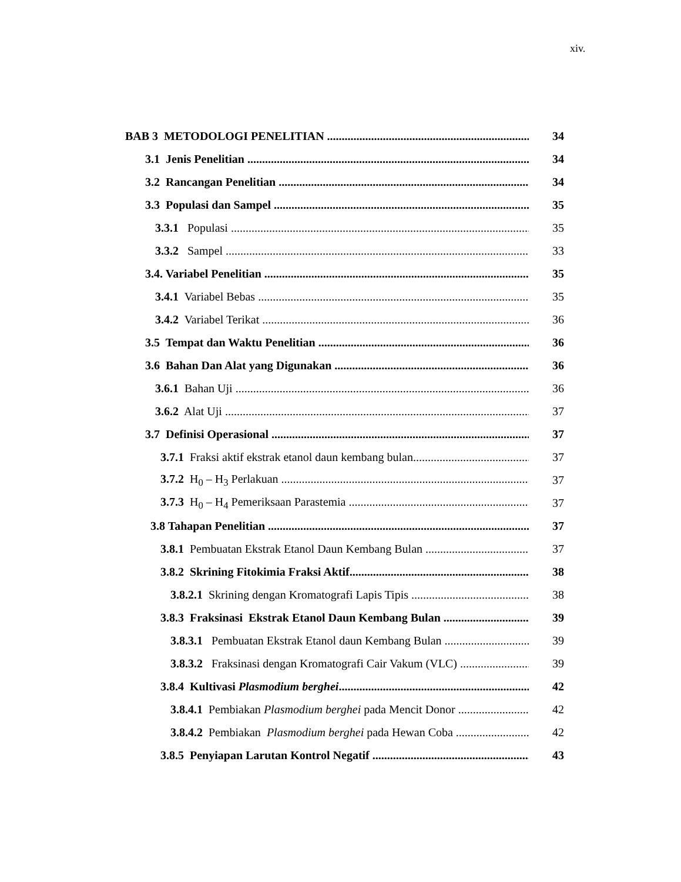xiv.
BAB 3 METODOLOGI PENELITIAN 34
3.1 Jenis Penelitian 34
3.2 Rancangan Penelitian 34
3.3 Populasi dan Sampel 35
3.3.1 Populasi 35
3.3.2 Sampel 33
3.4. Variabel Penelitian 35
3.4.1 Variabel Bebas 35
3.4.2 Variabel Terikat 36
3.5 Tempat dan Waktu Penelitian 36
3.6 Bahan Dan Alat yang Digunakan 36
3.6.1 Bahan Uji 36
3.6.2 Alat Uji 37
3.7 Definisi Operasional 37
3.7.1 Fraksi aktif ekstrak etanol daun kembang bulan 37
3.7.2 H<sub>0</sub> – H<sub>3</sub> Perlakuan 37
3.7.3 H<sub>0</sub> – H<sub>4</sub> Pemeriksaan Parastemia 37
3.8 Tahapan Penelitian 37
3.8.1 Pembuatan Ekstrak Etanol Daun Kembang Bulan 37
3.8.2 Skrining Fitokimia Fraksi Aktif 38
3.8.2.1 Skrining dengan Kromatografi Lapis Tipis 38
3.8.3 Fraksinasi Ekstrak Etanol Daun Kembang Bulan 39
3.8.3.1 Pembuatan Ekstrak Etanol daun Kembang Bulan 39
3.8.3.2 Fraksinasi dengan Kromatografi Cair Vakum (VLC) 39
3.8.4 Kultivasi Plasmodium berghei 42
3.8.4.1 Pembiakan Plasmodium berghei pada Mencit Donor 42
3.8.4.2 Pembiakan Plasmodium berghei pada Hewan Coba 42
3.8.5 Penyiapan Larutan Kontrol Negatif 43